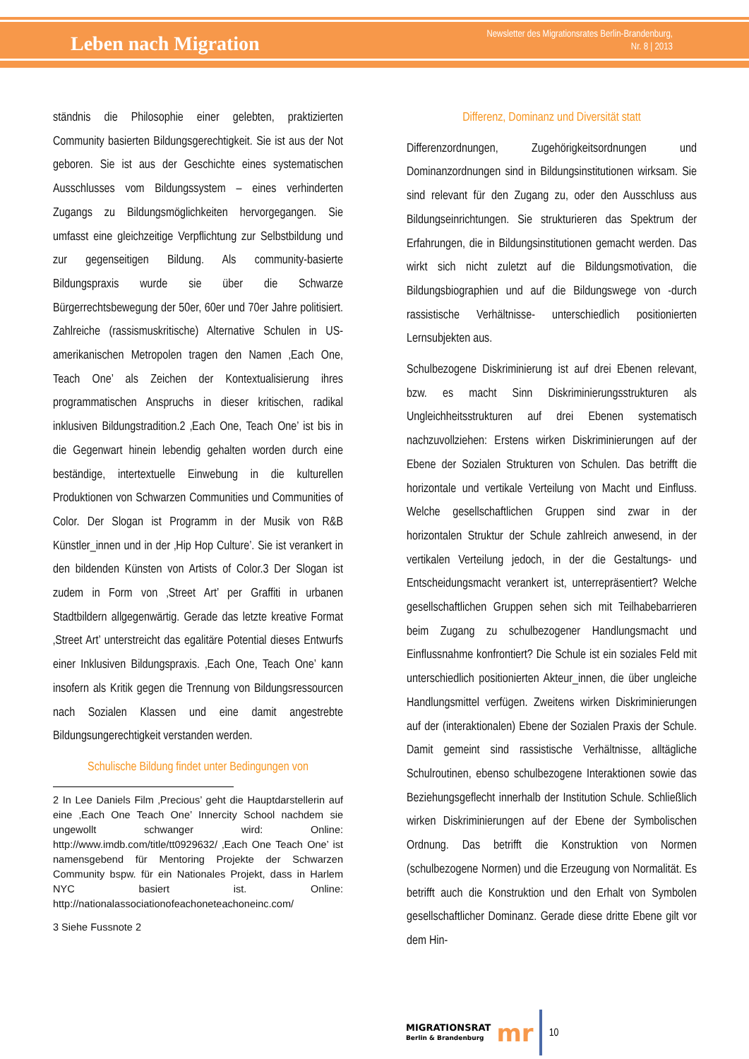Leben nach Migration
Newsletter des Migrationsrates Berlin-Brandenburg,
Nr. 8 | 2013
ständnis die Philosophie einer gelebten, praktizierten Community basierten Bildungsgerechtigkeit. Sie ist aus der Not geboren. Sie ist aus der Geschichte eines systematischen Ausschlusses vom Bildungssystem – eines verhinderten Zugangs zu Bildungsmöglichkeiten hervorgegangen. Sie umfasst eine gleichzeitige Verpflichtung zur Selbstbildung und zur gegenseitigen Bildung. Als community-basierte Bildungspraxis wurde sie über die Schwarze Bürgerrechtsbewegung der 50er, 60er und 70er Jahre politisiert. Zahlreiche (rassismuskritische) Alternative Schulen in US-amerikanischen Metropolen tragen den Namen ‚Each One, Teach One’ als Zeichen der Kontextualisierung ihres programmatischen Anspruchs in dieser kritischen, radikal inklusiven Bildungstradition.2 ‚Each One, Teach One’ ist bis in die Gegenwart hinein lebendig gehalten worden durch eine beständige, intertextuelle Einwebung in die kulturellen Produktionen von Schwarzen Communities und Communities of Color. Der Slogan ist Programm in der Musik von R&B Künstler_innen und in der ‚Hip Hop Culture’. Sie ist verankert in den bildenden Künsten von Artists of Color.3 Der Slogan ist zudem in Form von ‚Street Art’ per Graffiti in urbanen Stadtbildern allgegenwärtig. Gerade das letzte kreative Format ‚Street Art’ unterstreicht das egalitäre Potential dieses Entwurfs einer Inklusiven Bildungspraxis. ‚Each One, Teach One’ kann insofern als Kritik gegen die Trennung von Bildungsressourcen nach Sozialen Klassen und eine damit angestrebte Bildungsungerechtigkeit verstanden werden.
Schulische Bildung findet unter Bedingungen von
2 In Lee Daniels Film ‚Precious’ geht die Hauptdarstellerin auf eine ‚Each One Teach One’ Innercity School nachdem sie ungewollt schwanger wird: Online: http://www.imdb.com/title/tt0929632/ ‚Each One Teach One’ ist namensgebend für Mentoring Projekte der Schwarzen Community bspw. für ein Nationales Projekt, dass in Harlem NYC basiert ist. Online: http://nationalassociationofeachoneteachoneinc.com/
3 Siehe Fussnote 2
Differenz, Dominanz und Diversität statt
Differenzordnungen, Zugehörigkeitsordnungen und Dominanzordnungen sind in Bildungsinstitutionen wirksam. Sie sind relevant für den Zugang zu, oder den Ausschluss aus Bildungseinrichtungen. Sie strukturieren das Spektrum der Erfahrungen, die in Bildungsinstitutionen gemacht werden. Das wirkt sich nicht zuletzt auf die Bildungsmotivation, die Bildungsbiographien und auf die Bildungswege von -durch rassistische Verhältnisse- unterschiedlich positionierten Lernsubjekten aus.
Schulbezogene Diskriminierung ist auf drei Ebenen relevant, bzw. es macht Sinn Diskriminierungsstrukturen als Ungleichheitsstrukturen auf drei Ebenen systematisch nachzuvollziehen: Erstens wirken Diskriminierungen auf der Ebene der Sozialen Strukturen von Schulen. Das betrifft die horizontale und vertikale Verteilung von Macht und Einfluss. Welche gesellschaftlichen Gruppen sind zwar in der horizontalen Struktur der Schule zahlreich anwesend, in der vertikalen Verteilung jedoch, in der die Gestaltungs- und Entscheidungsmacht verankert ist, unterrepräsentiert? Welche gesellschaftlichen Gruppen sehen sich mit Teilhabebarrieren beim Zugang zu schulbezogener Handlungsmacht und Einflussnahme konfrontiert? Die Schule ist ein soziales Feld mit unterschiedlich positionierten Akteur_innen, die über ungleiche Handlungsmittel verfügen. Zweitens wirken Diskriminierungen auf der (interaktionalen) Ebene der Sozialen Praxis der Schule. Damit gemeint sind rassistische Verhältnisse, alltägliche Schulroutinen, ebenso schulbezogene Interaktionen sowie das Beziehungsgeflecht innerhalb der Institution Schule. Schließlich wirken Diskriminierungen auf der Ebene der Symbolischen Ordnung. Das betrifft die Konstruktion von Normen (schulbezogene Normen) und die Erzeugung von Normalität. Es betrifft auch die Konstruktion und den Erhalt von Symbolen gesellschaftlicher Dominanz. Gerade diese dritte Ebene gilt vor dem Hin-
MIGRATIONSRAT
Berlin & Brandenburg
mr
10